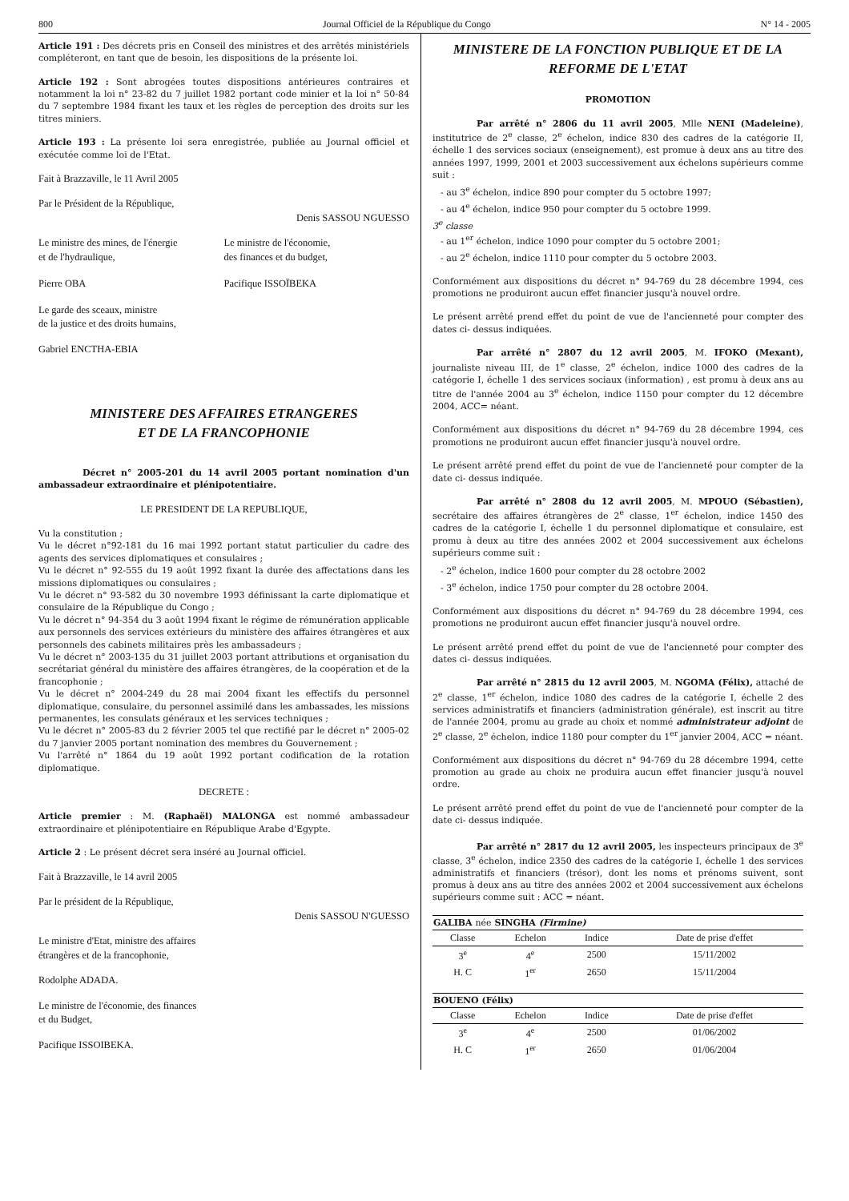800 Journal Officiel de la République du Congo N° 14 - 2005
Article 191 : Des décrets pris en Conseil des ministres et des arrêtés ministériels compléteront, en tant que de besoin, les dispositions de la présente loi.
Article 192 : Sont abrogées toutes dispositions antérieures contraires et notamment la loi n° 23-82 du 7 juillet 1982 portant code minier et la loi n° 50-84 du 7 septembre 1984 fixant les taux et les règles de perception des droits sur les titres miniers.
Article 193 : La présente loi sera enregistrée, publiée au Journal officiel et exécutée comme loi de l'Etat.
Fait à Brazzaville, le 11 Avril 2005
Par le Président de la République,
Denis SASSOU NGUESSO
Le ministre des mines, de l'énergie
et de l'hydraulique,
Le ministre de l'économie,
des finances et du budget,
Pierre OBA Pacifique ISSOÏBEKA
Le garde des sceaux, ministre
de la justice et des droits humains,
Gabriel ENCTHA-EBIA
MINISTERE DES AFFAIRES ETRANGERES
ET DE LA FRANCOPHONIE
Décret n° 2005-201 du 14 avril 2005 portant nomination d'un ambassadeur extraordinaire et plénipotentiaire.
LE PRESIDENT DE LA REPUBLIQUE,
Vu la constitution ;
Vu le décret n°92-181 du 16 mai 1992 portant statut particulier du cadre des agents des services diplomatiques et consulaires ;
Vu le décret n° 92-555 du 19 août 1992 fixant la durée des affectations dans les missions diplomatiques ou consulaires ;
Vu le décret n° 93-582 du 30 novembre 1993 définissant la carte diplomatique et consulaire de la République du Congo ;
Vu le décret n° 94-354 du 3 août 1994 fixant le régime de rémunération applicable aux personnels des services extérieurs du ministère des affaires étrangères et aux personnels des cabinets militaires près les ambassadeurs ;
Vu le décret n° 2003-135 du 31 juillet 2003 portant attributions et organisation du secrétariat général du ministère des affaires étrangères, de la coopération et de la francophonie ;
Vu le décret n° 2004-249 du 28 mai 2004 fixant les effectifs du personnel diplomatique, consulaire, du personnel assimilé dans les ambassades, les missions permanentes, les consulats généraux et les services techniques ;
Vu le décret n° 2005-83 du 2 février 2005 tel que rectifié par le décret n° 2005-02 du 7 janvier 2005 portant nomination des membres du Gouvernement ;
Vu l'arrêté n° 1864 du 19 août 1992 portant codification de la rotation diplomatique.
DECRETE :
Article premier : M. (Raphaël) MALONGA est nommé ambassadeur extraordinaire et plénipotentiaire en République Arabe d'Egypte.
Article 2 : Le présent décret sera inséré au Journal officiel.
Fait à Brazzaville, le 14 avril 2005
Par le président de la République,
Denis SASSOU N'GUESSO
Le ministre d'Etat, ministre des affaires
étrangères et de la francophonie,
Rodolphe ADADA.
Le ministre de l'économie, des finances
et du Budget,
Pacifique ISSOIBEKA.
MINISTERE DE LA FONCTION PUBLIQUE ET DE LA REFORME DE L'ETAT
PROMOTION
Par arrêté n° 2806 du 11 avril 2005, Mlle NENI (Madeleine), institutrice de 2<sup>e</sup> classe, 2<sup>e</sup> échelon, indice 830 des cadres de la catégorie II, échelle 1 des services sociaux (enseignement), est promue à deux ans au titre des années 1997, 1999, 2001 et 2003 successivement aux échelons supérieurs comme suit :
- au 3<sup>e</sup> échelon, indice 890 pour compter du 5 octobre 1997;
- au 4<sup>e</sup> échelon, indice 950 pour compter du 5 octobre 1999.
3<sup>e</sup> classe
- au 1<sup>er</sup> échelon, indice 1090 pour compter du 5 octobre 2001;
- au 2<sup>e</sup> échelon, indice 1110 pour compter du 5 octobre 2003.
Conformément aux dispositions du décret n° 94-769 du 28 décembre 1994, ces promotions ne produiront aucun effet financier jusqu'à nouvel ordre.
Le présent arrêté prend effet du point de vue de l'ancienneté pour compter des dates ci- dessus indiquées.
Par arrêté n° 2807 du 12 avril 2005, M. IFOKO (Mexant), journaliste niveau III, de 1<sup>e</sup> classe, 2<sup>e</sup> échelon, indice 1000 des cadres de la catégorie I, échelle 1 des services sociaux (information) , est promu à deux ans au titre de l'année 2004 au 3<sup>e</sup> échelon, indice 1150 pour compter du 12 décembre 2004, ACC= néant.
Conformément aux dispositions du décret n° 94-769 du 28 décembre 1994, ces promotions ne produiront aucun effet financier jusqu'à nouvel ordre.
Le présent arrêté prend effet du point de vue de l'ancienneté pour compter de la date ci- dessus indiquée.
Par arrêté n° 2808 du 12 avril 2005, M. MPOUO (Sébastien), secrétaire des affaires étrangères de 2<sup>e</sup> classe, 1<sup>er</sup> échelon, indice 1450 des cadres de la catégorie I, échelle 1 du personnel diplomatique et consulaire, est promu à deux au titre des années 2002 et 2004 successivement aux échelons supérieurs comme suit :
- 2<sup>e</sup> échelon, indice 1600 pour compter du 28 octobre 2002
- 3<sup>e</sup> échelon, indice 1750 pour compter du 28 octobre 2004.
Conformément aux dispositions du décret n° 94-769 du 28 décembre 1994, ces promotions ne produiront aucun effet financier jusqu'à nouvel ordre.
Le présent arrêté prend effet du point de vue de l'ancienneté pour compter des dates ci- dessus indiquées.
Par arrêté n° 2815 du 12 avril 2005, M. NGOMA (Félix), attaché de 2<sup>e</sup> classe, 1<sup>er</sup> échelon, indice 1080 des cadres de la catégorie I, échelle 2 des services administratifs et financiers (administration générale), est inscrit au titre de l'année 2004, promu au grade au choix et nommé administrateur adjoint de 2<sup>e</sup> classe, 2<sup>e</sup> échelon, indice 1180 pour compter du 1<sup>er</sup> janvier 2004, ACC = néant.
Conformément aux dispositions du décret n° 94-769 du 28 décembre 1994, cette promotion au grade au choix ne produira aucun effet financier jusqu'à nouvel ordre.
Le présent arrêté prend effet du point de vue de l'ancienneté pour compter de la date ci- dessus indiquée.
Par arrêté n° 2817 du 12 avril 2005, les inspecteurs principaux de 3<sup>e</sup> classe, 3<sup>e</sup> échelon, indice 2350 des cadres de la catégorie I, échelle 1 des services administratifs et financiers (trésor), dont les noms et prénoms suivent, sont promus à deux ans au titre des années 2002 et 2004 successivement aux échelons supérieurs comme suit : ACC = néant.
| GALIBA née SINGHA (Firmine) | | | |
| --- | --- | --- | --- |
| Classe | Echelon | Indice | Date de prise d'effet |
| 3<sup>e</sup> | 4<sup>e</sup> | 2500 | 15/11/2002 |
| H. C | 1<sup>er</sup> | 2650 | 15/11/2004 |
| BOUENO (Félix) | | | |
| --- | --- | --- | --- |
| Classe | Echelon | Indice | Date de prise d'effet |
| 3<sup>e</sup> | 4<sup>e</sup> | 2500 | 01/06/2002 |
| H. C | 1<sup>er</sup> | 2650 | 01/06/2004 |